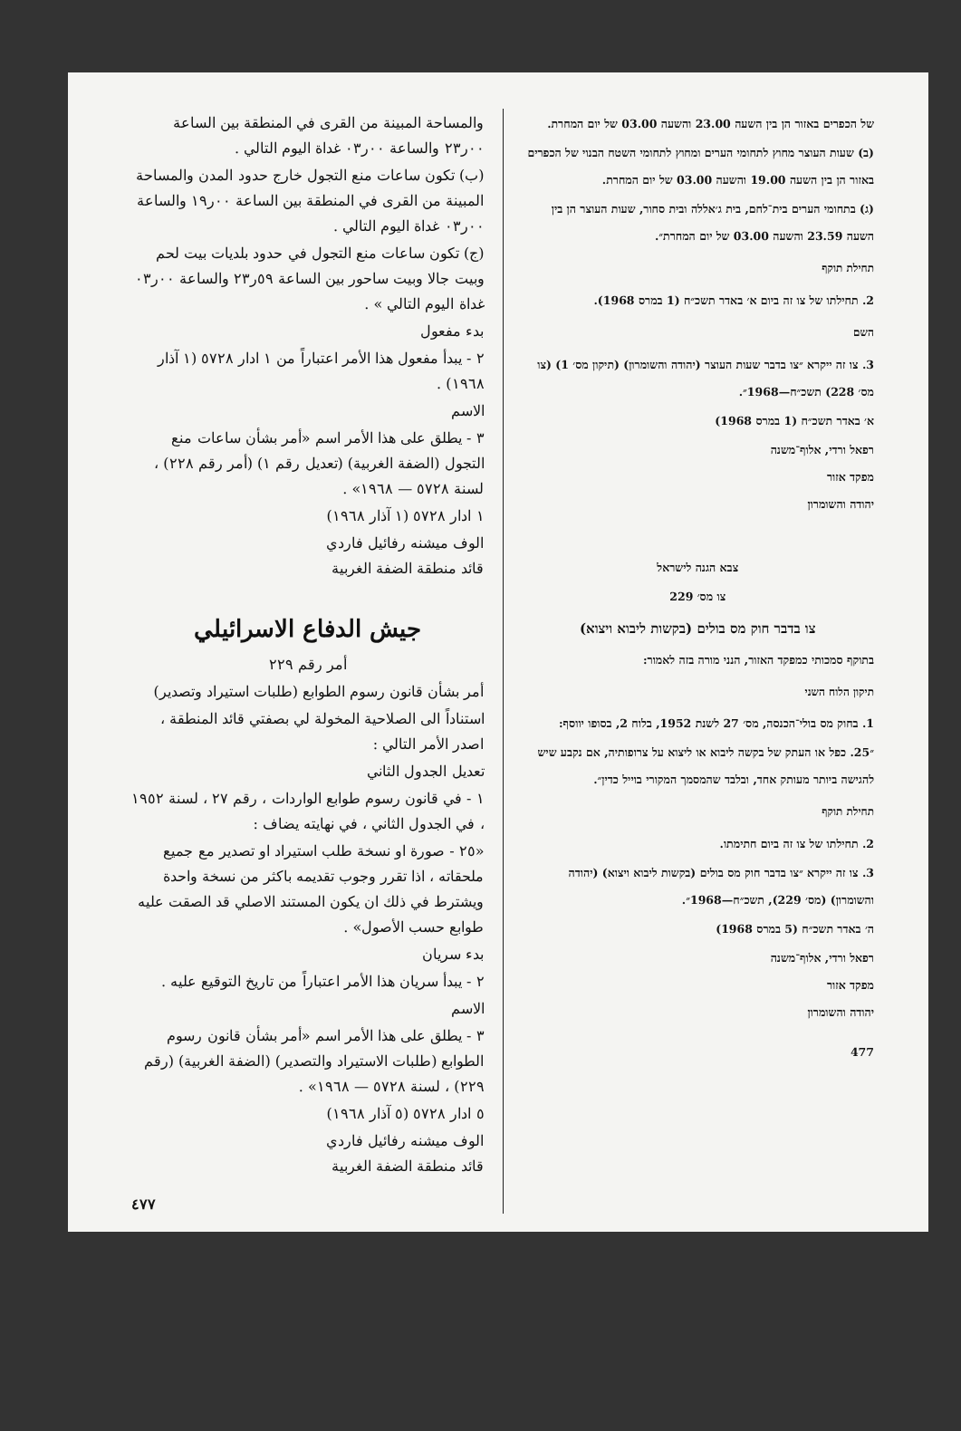של הכפרים באזור הן בין השעה 23.00 והשעה 03.00 של יום המחרת.
(ב) שעות העוצר מחוץ לתחומי הערים ומחוץ לתחומי השטח הבנוי של הכפרים באזור הן בין השעה 19.00 והשעה 03.00 של יום המחרת.
(ג) בתחומי הערים בית־לחם, בית ג׳אללה ובית סחור, שעות העוצר הן בין השעה 23.59 והשעה 03.00 של יום המחרת״.
תחילת תוקף
2. תחילתו של צו זה ביום א׳ באדר תשכ״ח (1 במרס 1968).
השם
3. צו זה ייקרא ״צו בדבר שעות העוצר (יהודה והשומרון) (תיקון מס׳ 1) (צו מס׳ 228) תשכ״ח—1968״.
א׳ באדר תשכ״ח (1 במרס 1968)
רפאל ורדי, אלוף־משנה
מפקד אזור
יהודה והשומרון
צבא הגנה לישראל
צו מס׳ 229
צו בדבר חוק מס בולים (בקשות ליבוא ויצוא)
בתוקף סמכותי כמפקד האזור, הנני מורה בזה לאמור:
תיקון הלוח השני
1. בחוק מס בולי־הכנסה, מס׳ 27 לשנת 1952, בלוח 2, בסופו יווסף:
״25. כפל או העתק של בקשה ליבוא או ליצוא על צרופותיה, אם נקבע שיש להגישה ביותר מעותק אחד, ובלבד שהמסמך המקורי בוייל כדין״.
תחילת תוקף
2. תחילתו של צו זה ביום חתימתו.
3. צו זה ייקרא ״צו בדבר חוק מס בולים (בקשות ליבוא ויצוא) (יהודה והשומרון) (מס׳ 229), תשכ״ח—1968״.
ה׳ באדר תשכ״ח (5 במרס 1968)
רפאל ורדי, אלוף־משנה
מפקד אזור
יהודה והשומרון
477
والمساحة المبينة من القرى في المنطقة بين الساعة ٠٠ر٢٣ والساعة ٠٠ر٠٣ غداة اليوم التالي .
(ب) تكون ساعات منع التجول خارج حدود المدن والمساحة المبينة من القرى في المنطقة بين الساعة ٠٠ر١٩ والساعة ٠٠ر٠٣ غداة اليوم التالي .
(ج) تكون ساعات منع التجول في حدود بلديات بيت لحم وبيت جالا وبيت ساحور بين الساعة ٥٩ر٢٣ والساعة ٠٠ر٠٣ غداة اليوم التالي » .
بدء مفعول
٢ - يبدأ مفعول هذا الأمر اعتباراً من ١ ادار ٥٧٢٨ (١ آذار ١٩٦٨) .
الاسم
٣ - يطلق على هذا الأمر اسم «أمر بشأن ساعات منع التجول (الضفة الغربية) (تعديل رقم ١) (أمر رقم ٢٢٨) ، لسنة ٥٧٢٨ — ١٩٦٨» .
١ ادار ٥٧٢٨ (١ آذار ١٩٦٨)
الوف ميشنه رفائيل فاردي
قائد منطقة الضفة الغربية
جيش الدفاع الاسرائيلي
أمر رقم ٢٢٩
أمر بشأن قانون رسوم الطوابع (طلبات استيراد وتصدير)
استناداً الى الصلاحية المخولة لي بصفتي قائد المنطقة ، اصدر الأمر التالي :
تعديل الجدول الثاني
١ - في قانون رسوم طوابع الواردات ، رقم ٢٧ ، لسنة ١٩٥٢ ، في الجدول الثاني ، في نهايته يضاف :
«٢٥ - صورة او نسخة طلب استيراد او تصدير مع جميع ملحقاته ، اذا تقرر وجوب تقديمه باكثر من نسخة واحدة ويشترط في ذلك ان يكون المستند الاصلي قد الصقت عليه طوابع حسب الأصول» .
بدء سريان
٢ - يبدأ سريان هذا الأمر اعتباراً من تاريخ التوقيع عليه .
الاسم
٣ - يطلق على هذا الأمر اسم «أمر بشأن قانون رسوم الطوابع (طلبات الاستيراد والتصدير) (الضفة الغربية) (رقم ٢٢٩) ، لسنة ٥٧٢٨ — ١٩٦٨» .
٥ ادار ٥٧٢٨ (٥ آذار ١٩٦٨)
الوف ميشنه رفائيل فاردي
قائد منطقة الضفة الغربية
٤٧٧